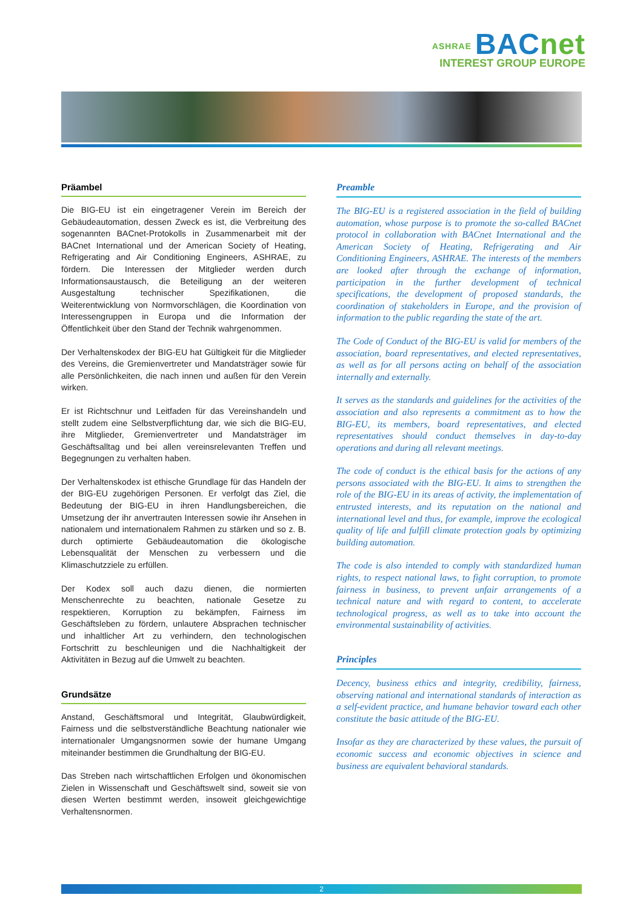ASHRAE BACnet
INTEREST GROUP EUROPE
Präambel
Die BIG-EU ist ein eingetragener Verein im Bereich der Gebäudeautomation, dessen Zweck es ist, die Verbreitung des sogenannten BACnet-Protokolls in Zusammenarbeit mit der BACnet International und der American Society of Heating, Refrigerating and Air Conditioning Engineers, ASHRAE, zu fördern. Die Interessen der Mitglieder werden durch Informationsaustausch, die Beteiligung an der weiteren Ausgestaltung technischer Spezifikationen, die Weiterentwicklung von Normvorschlägen, die Koordination von Interessengruppen in Europa und die Information der Öffentlichkeit über den Stand der Technik wahrgenommen.
Der Verhaltenskodex der BIG-EU hat Gültigkeit für die Mitglieder des Vereins, die Gremienvertreter und Mandatsträger sowie für alle Persönlichkeiten, die nach innen und außen für den Verein wirken.
Er ist Richtschnur und Leitfaden für das Vereinshandeln und stellt zudem eine Selbstverpflichtung dar, wie sich die BIG-EU, ihre Mitglieder, Gremienvertreter und Mandatsträger im Geschäftsalltag und bei allen vereinsrelevanten Treffen und Begegnungen zu verhalten haben.
Der Verhaltenskodex ist ethische Grundlage für das Handeln der der BIG-EU zugehörigen Personen. Er verfolgt das Ziel, die Bedeutung der BIG-EU in ihren Handlungsbereichen, die Umsetzung der ihr anvertrauten Interessen sowie ihr Ansehen in nationalem und internationalem Rahmen zu stärken und so z. B. durch optimierte Gebäudeautomation die ökologische Lebensqualität der Menschen zu verbessern und die Klimaschutzziele zu erfüllen.
Der Kodex soll auch dazu dienen, die normierten Menschenrechte zu beachten, nationale Gesetze zu respektieren, Korruption zu bekämpfen, Fairness im Geschäftsleben zu fördern, unlautere Absprachen technischer und inhaltlicher Art zu verhindern, den technologischen Fortschritt zu beschleunigen und die Nachhaltigkeit der Aktivitäten in Bezug auf die Umwelt zu beachten.
Grundsätze
Anstand, Geschäftsmoral und Integrität, Glaubwürdigkeit, Fairness und die selbstverständliche Beachtung nationaler wie internationaler Umgangsnormen sowie der humane Umgang miteinander bestimmen die Grundhaltung der BIG-EU.
Das Streben nach wirtschaftlichen Erfolgen und ökonomischen Zielen in Wissenschaft und Geschäftswelt sind, soweit sie von diesen Werten bestimmt werden, insoweit gleichgewichtige Verhaltensnormen.
Preamble
The BIG-EU is a registered association in the field of building automation, whose purpose is to promote the so-called BACnet protocol in collaboration with BACnet International and the American Society of Heating, Refrigerating and Air Conditioning Engineers, ASHRAE. The interests of the members are looked after through the exchange of information, participation in the further development of technical specifications, the development of proposed standards, the coordination of stakeholders in Europe, and the provision of information to the public regarding the state of the art.
The Code of Conduct of the BIG-EU is valid for members of the association, board representatives, and elected representatives, as well as for all persons acting on behalf of the association internally and externally.
It serves as the standards and guidelines for the activities of the association and also represents a commitment as to how the BIG-EU, its members, board representatives, and elected representatives should conduct themselves in day-to-day operations and during all relevant meetings.
The code of conduct is the ethical basis for the actions of any persons associated with the BIG-EU. It aims to strengthen the role of the BIG-EU in its areas of activity, the implementation of entrusted interests, and its reputation on the national and international level and thus, for example, improve the ecological quality of life and fulfill climate protection goals by optimizing building automation.
The code is also intended to comply with standardized human rights, to respect national laws, to fight corruption, to promote fairness in business, to prevent unfair arrangements of a technical nature and with regard to content, to accelerate technological progress, as well as to take into account the environmental sustainability of activities.
Principles
Decency, business ethics and integrity, credibility, fairness, observing national and international standards of interaction as a self-evident practice, and humane behavior toward each other constitute the basic attitude of the BIG-EU.
Insofar as they are characterized by these values, the pursuit of economic success and economic objectives in science and business are equivalent behavioral standards.
2